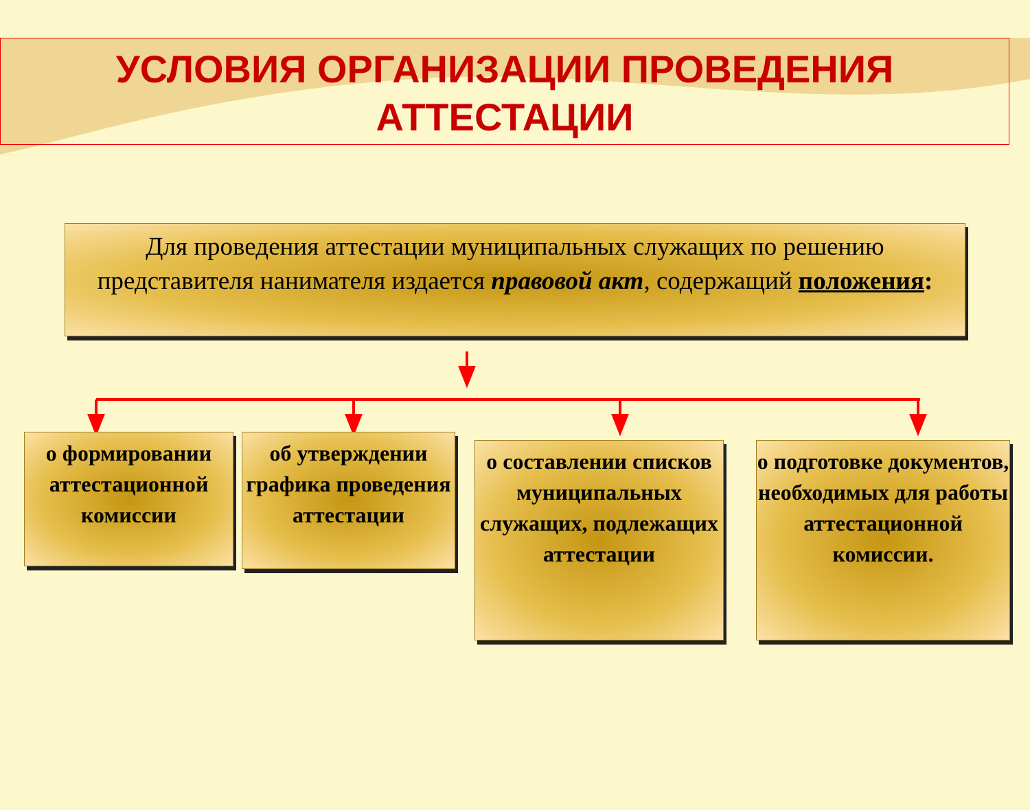УСЛОВИЯ ОРГАНИЗАЦИИ ПРОВЕДЕНИЯ
АТТЕСТАЦИИ
Для проведения аттестации муниципальных служащих по решению представителя нанимателя издается правовой акт, содержащий положения:
о формировании аттестационной комиссии
об утверждении графика проведения аттестации
о составлении списков муниципальных служащих, подлежащих аттестации
о подготовке документов, необходимых для работы аттестационной комиссии.